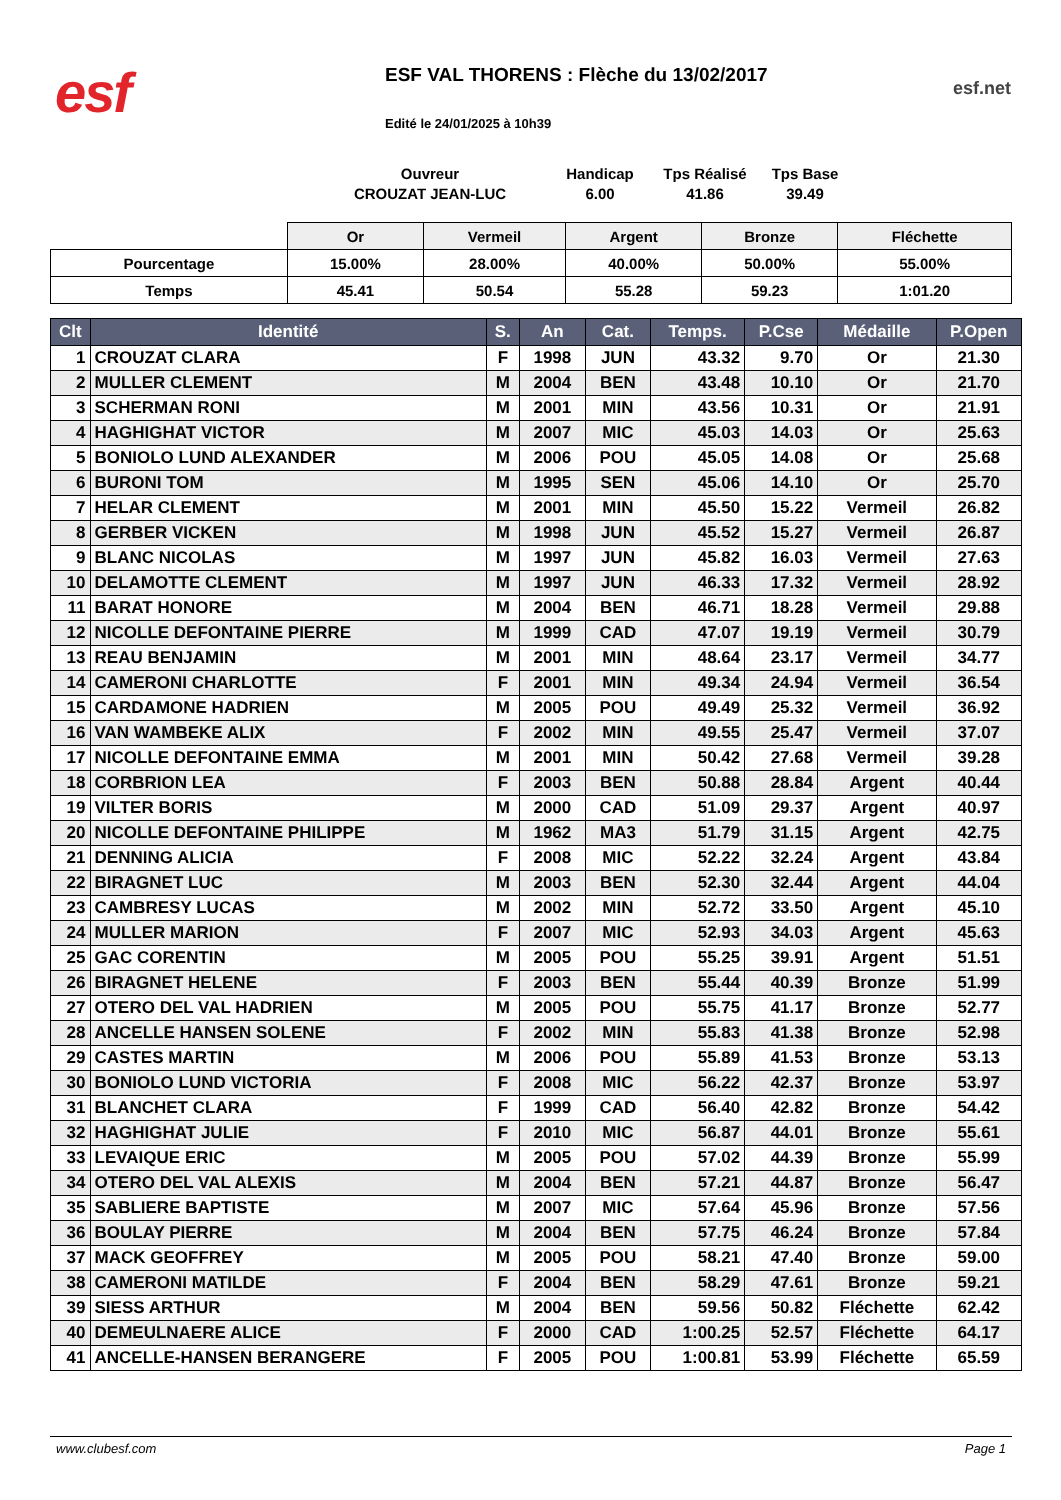esf
ESF VAL THORENS : Flèche du 13/02/2017
Edité le 24/01/2025 à 10h39
esf.net
Ouvreur
CROUZAT JEAN-LUC
Handicap
6.00
Tps Réalisé
41.86
Tps Base
39.49
| | Or | Vermeil | Argent | Bronze | Fléchette |
| --- | --- | --- | --- | --- | --- |
| Pourcentage | 15.00% | 28.00% | 40.00% | 50.00% | 55.00% |
| Temps | 45.41 | 50.54 | 55.28 | 59.23 | 1:01.20 |
| Clt | Identité | S. | An | Cat. | Temps. | P.Cse | Médaille | P.Open |
| --- | --- | --- | --- | --- | --- | --- | --- | --- |
| 1 | CROUZAT CLARA | F | 1998 | JUN | 43.32 | 9.70 | Or | 21.30 |
| 2 | MULLER CLEMENT | M | 2004 | BEN | 43.48 | 10.10 | Or | 21.70 |
| 3 | SCHERMAN RONI | M | 2001 | MIN | 43.56 | 10.31 | Or | 21.91 |
| 4 | HAGHIGHAT VICTOR | M | 2007 | MIC | 45.03 | 14.03 | Or | 25.63 |
| 5 | BONIOLO LUND ALEXANDER | M | 2006 | POU | 45.05 | 14.08 | Or | 25.68 |
| 6 | BURONI TOM | M | 1995 | SEN | 45.06 | 14.10 | Or | 25.70 |
| 7 | HELAR CLEMENT | M | 2001 | MIN | 45.50 | 15.22 | Vermeil | 26.82 |
| 8 | GERBER VICKEN | M | 1998 | JUN | 45.52 | 15.27 | Vermeil | 26.87 |
| 9 | BLANC NICOLAS | M | 1997 | JUN | 45.82 | 16.03 | Vermeil | 27.63 |
| 10 | DELAMOTTE CLEMENT | M | 1997 | JUN | 46.33 | 17.32 | Vermeil | 28.92 |
| 11 | BARAT HONORE | M | 2004 | BEN | 46.71 | 18.28 | Vermeil | 29.88 |
| 12 | NICOLLE DEFONTAINE PIERRE | M | 1999 | CAD | 47.07 | 19.19 | Vermeil | 30.79 |
| 13 | REAU BENJAMIN | M | 2001 | MIN | 48.64 | 23.17 | Vermeil | 34.77 |
| 14 | CAMERONI CHARLOTTE | F | 2001 | MIN | 49.34 | 24.94 | Vermeil | 36.54 |
| 15 | CARDAMONE HADRIEN | M | 2005 | POU | 49.49 | 25.32 | Vermeil | 36.92 |
| 16 | VAN WAMBEKE ALIX | F | 2002 | MIN | 49.55 | 25.47 | Vermeil | 37.07 |
| 17 | NICOLLE DEFONTAINE EMMA | M | 2001 | MIN | 50.42 | 27.68 | Vermeil | 39.28 |
| 18 | CORBRION LEA | F | 2003 | BEN | 50.88 | 28.84 | Argent | 40.44 |
| 19 | VILTER BORIS | M | 2000 | CAD | 51.09 | 29.37 | Argent | 40.97 |
| 20 | NICOLLE DEFONTAINE PHILIPPE | M | 1962 | MA3 | 51.79 | 31.15 | Argent | 42.75 |
| 21 | DENNING ALICIA | F | 2008 | MIC | 52.22 | 32.24 | Argent | 43.84 |
| 22 | BIRAGNET LUC | M | 2003 | BEN | 52.30 | 32.44 | Argent | 44.04 |
| 23 | CAMBRESY LUCAS | M | 2002 | MIN | 52.72 | 33.50 | Argent | 45.10 |
| 24 | MULLER MARION | F | 2007 | MIC | 52.93 | 34.03 | Argent | 45.63 |
| 25 | GAC CORENTIN | M | 2005 | POU | 55.25 | 39.91 | Argent | 51.51 |
| 26 | BIRAGNET HELENE | F | 2003 | BEN | 55.44 | 40.39 | Bronze | 51.99 |
| 27 | OTERO DEL VAL HADRIEN | M | 2005 | POU | 55.75 | 41.17 | Bronze | 52.77 |
| 28 | ANCELLE HANSEN SOLENE | F | 2002 | MIN | 55.83 | 41.38 | Bronze | 52.98 |
| 29 | CASTES MARTIN | M | 2006 | POU | 55.89 | 41.53 | Bronze | 53.13 |
| 30 | BONIOLO LUND VICTORIA | F | 2008 | MIC | 56.22 | 42.37 | Bronze | 53.97 |
| 31 | BLANCHET CLARA | F | 1999 | CAD | 56.40 | 42.82 | Bronze | 54.42 |
| 32 | HAGHIGHAT JULIE | F | 2010 | MIC | 56.87 | 44.01 | Bronze | 55.61 |
| 33 | LEVAIQUE ERIC | M | 2005 | POU | 57.02 | 44.39 | Bronze | 55.99 |
| 34 | OTERO DEL VAL ALEXIS | M | 2004 | BEN | 57.21 | 44.87 | Bronze | 56.47 |
| 35 | SABLIERE BAPTISTE | M | 2007 | MIC | 57.64 | 45.96 | Bronze | 57.56 |
| 36 | BOULAY PIERRE | M | 2004 | BEN | 57.75 | 46.24 | Bronze | 57.84 |
| 37 | MACK GEOFFREY | M | 2005 | POU | 58.21 | 47.40 | Bronze | 59.00 |
| 38 | CAMERONI MATILDE | F | 2004 | BEN | 58.29 | 47.61 | Bronze | 59.21 |
| 39 | SIESS ARTHUR | M | 2004 | BEN | 59.56 | 50.82 | Fléchette | 62.42 |
| 40 | DEMEULNAERE ALICE | F | 2000 | CAD | 1:00.25 | 52.57 | Fléchette | 64.17 |
| 41 | ANCELLE-HANSEN BERANGERE | F | 2005 | POU | 1:00.81 | 53.99 | Fléchette | 65.59 |
www.clubesf.com Page 1